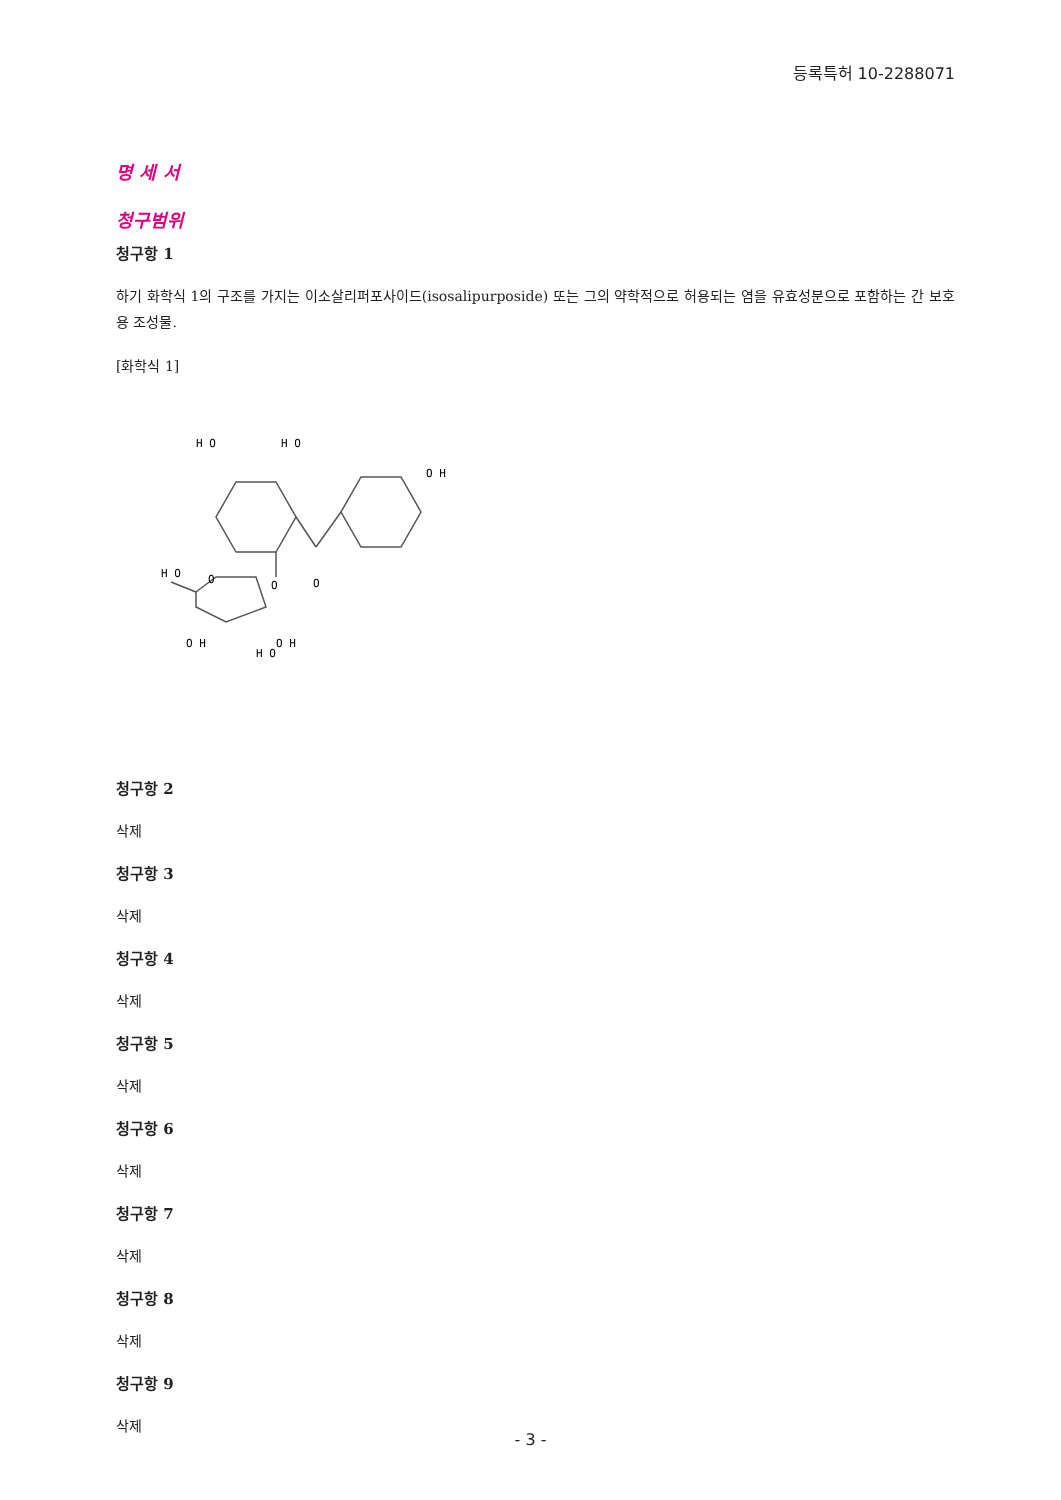등록특허 10-2288071
명 세 서
청구범위
청구항 1
하기 화학식 1의 구조를 가지는 이소살리퍼포사이드(isosalipurposide) 또는 그의 약학적으로 허용되는 염을 유효성분으로 포함하는 간 보호용 조성물.
[화학식 1]
H O
H O
H O
O H
O
O
O
O H
H O
O H
청구항 2
삭제
청구항 3
삭제
청구항 4
삭제
청구항 5
삭제
청구항 6
삭제
청구항 7
삭제
청구항 8
삭제
청구항 9
삭제
- 3 -